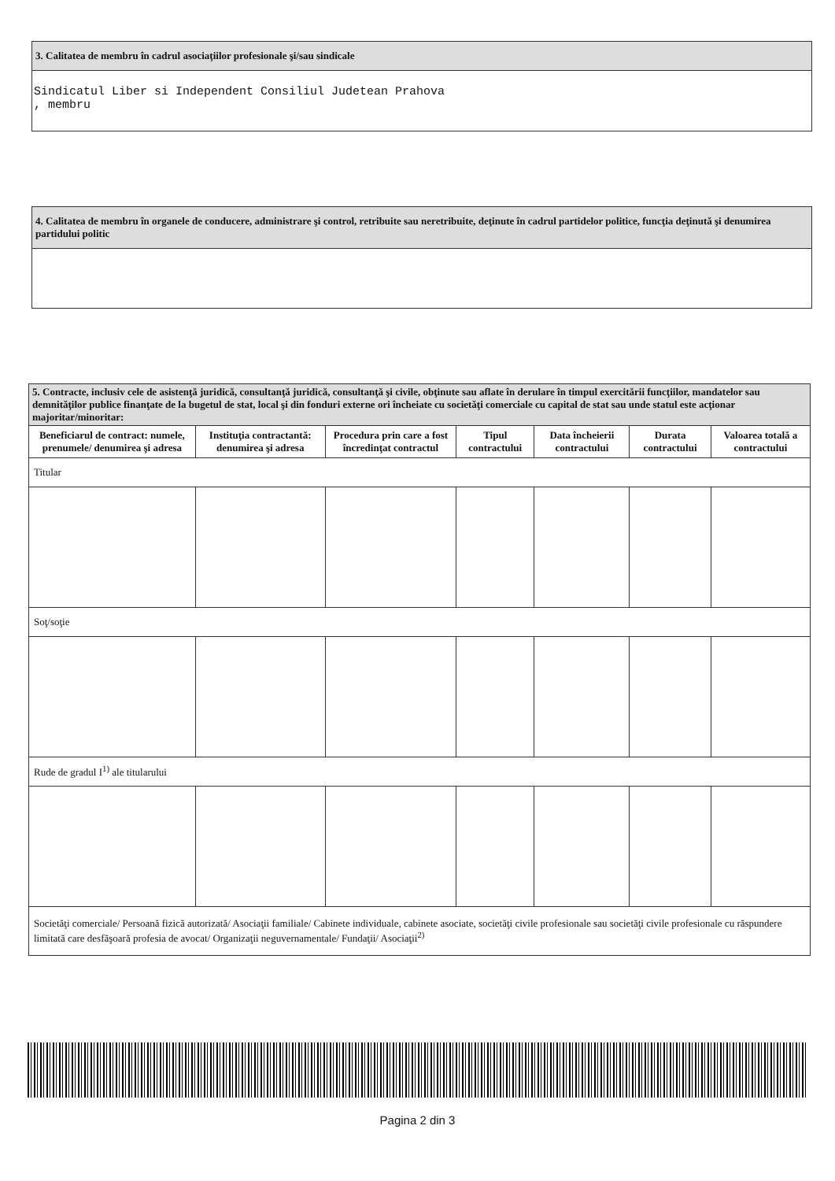3. Calitatea de membru în cadrul asociaţiilor profesionale şi/sau sindicale
Sindicatul Liber si Independent Consiliul Judetean Prahova
, membru
4. Calitatea de membru în organele de conducere, administrare şi control, retribuite sau neretribuite, deţinute în cadrul partidelor politice, funcţia deţinută şi denumirea partidului politic
| 5. Contracte, inclusiv cele de asistenţă juridică, consultanţă juridică, consultanţă şi civile, obţinute sau aflate în derulare în timpul exercitării funcţiilor, mandatelor sau demnităţilor publice finanţate de la bugetul de stat, local şi din fonduri externe ori încheiate cu societăţi comerciale cu capital de stat sau unde statul este acţionar majoritar/minoritar: | | | | | | |
| --- | --- | --- | --- | --- | --- | --- |
| Beneficiarul de contract: numele, prenumele/ denumirea şi adresa | Instituţia contractantă: denumirea şi adresa | Procedura prin care a fost încredinţat contractul | Tipul contractului | Data încheierii contractului | Durata contractului | Valoarea totală a contractului |
| Titular | | | | | | |
| Soţ/soţie | | | | | | |
| Rude de gradul I<sup>1)</sup> ale titularului | | | | | | |
| Societăţi comerciale/ Persoană fizică autorizată/ Asociaţii familiale/ Cabinete individuale, cabinete asociate, societăţi civile profesionale sau societăţi civile profesionale cu răspundere limitată care desfăşoară profesia de avocat/ Organizaţii neguvernamentale/ Fundaţii/ Asociaţii<sup>2)</sup> | | | | | | |
Pagina 2 din 3